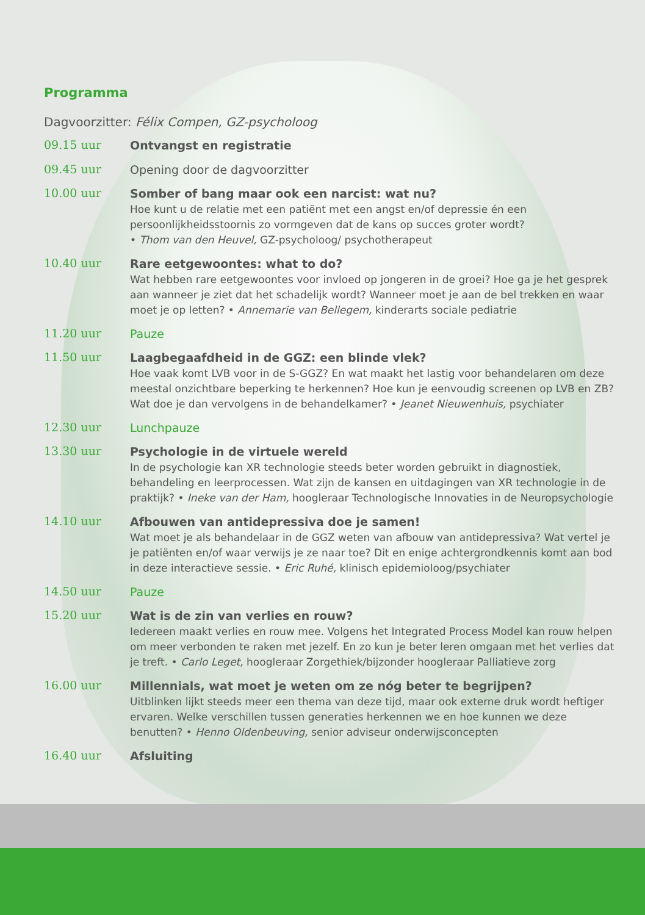Programma
Dagvoorzitter: Félix Compen, GZ-psycholoog
09.15 uur
Ontvangst en registratie
09.45 uur
Opening door de dagvoorzitter
10.00 uur
Somber of bang maar ook een narcist: wat nu?
Hoe kunt u de relatie met een patiënt met een angst en/of depressie én een persoonlijkheidsstoornis zo vormgeven dat de kans op succes groter wordt?
• Thom van den Heuvel, GZ-psycholoog/ psychotherapeut
10.40 uur
Rare eetgewoontes: what to do?
Wat hebben rare eetgewoontes voor invloed op jongeren in de groei? Hoe ga je het gesprek aan wanneer je ziet dat het schadelijk wordt? Wanneer moet je aan de bel trekken en waar moet je op letten? • Annemarie van Bellegem, kinderarts sociale pediatrie
11.20 uur
Pauze
11.50 uur
Laagbegaafdheid in de GGZ: een blinde vlek?
Hoe vaak komt LVB voor in de S-GGZ? En wat maakt het lastig voor behandelaren om deze meestal onzichtbare beperking te herkennen? Hoe kun je eenvoudig screenen op LVB en ZB? Wat doe je dan vervolgens in de behandelkamer? • Jeanet Nieuwenhuis, psychiater
12.30 uur
Lunchpauze
13.30 uur
Psychologie in de virtuele wereld
In de psychologie kan XR technologie steeds beter worden gebruikt in diagnostiek, behandeling en leerprocessen. Wat zijn de kansen en uitdagingen van XR technologie in de praktijk? • Ineke van der Ham, hoogleraar Technologische Innovaties in de Neuropsychologie
14.10 uur
Afbouwen van antidepressiva doe je samen!
Wat moet je als behandelaar in de GGZ weten van afbouw van antidepressiva? Wat vertel je je patiënten en/of waar verwijs je ze naar toe? Dit en enige achtergrondkennis komt aan bod in deze interactieve sessie. • Eric Ruhé, klinisch epidemioloog/psychiater
14.50 uur
Pauze
15.20 uur
Wat is de zin van verlies en rouw?
Iedereen maakt verlies en rouw mee. Volgens het Integrated Process Model kan rouw helpen om meer verbonden te raken met jezelf. En zo kun je beter leren omgaan met het verlies dat je treft. • Carlo Leget, hoogleraar Zorgethiek/bijzonder hoogleraar Palliatieve zorg
16.00 uur
Millennials, wat moet je weten om ze nóg beter te begrijpen?
Uitblinken lijkt steeds meer een thema van deze tijd, maar ook externe druk wordt heftiger ervaren. Welke verschillen tussen generaties herkennen we en hoe kunnen we deze benutten? • Henno Oldenbeuving, senior adviseur onderwijsconcepten
16.40 uur
Afsluiting